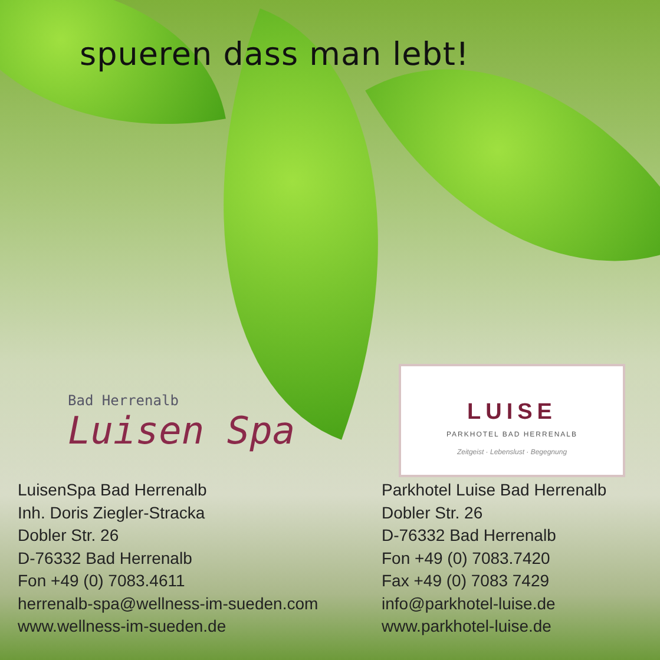spueren dass man lebt!
Bad Herrenalb
Luisen Spa
LUISE
PARKHOTEL BAD HERRENALB
Zeitgeist · Lebenslust · Begegnung
LuisenSpa Bad Herrenalb
Inh. Doris Ziegler-Stracka
Dobler Str. 26
D-76332 Bad Herrenalb
Fon +49 (0) 7083.4611
herrenalb-spa@wellness-im-sueden.com
www.wellness-im-sueden.de
Parkhotel Luise Bad Herrenalb
Dobler Str. 26
D-76332 Bad Herrenalb
Fon +49 (0) 7083.7420
Fax +49 (0) 7083 7429
info@parkhotel-luise.de
www.parkhotel-luise.de